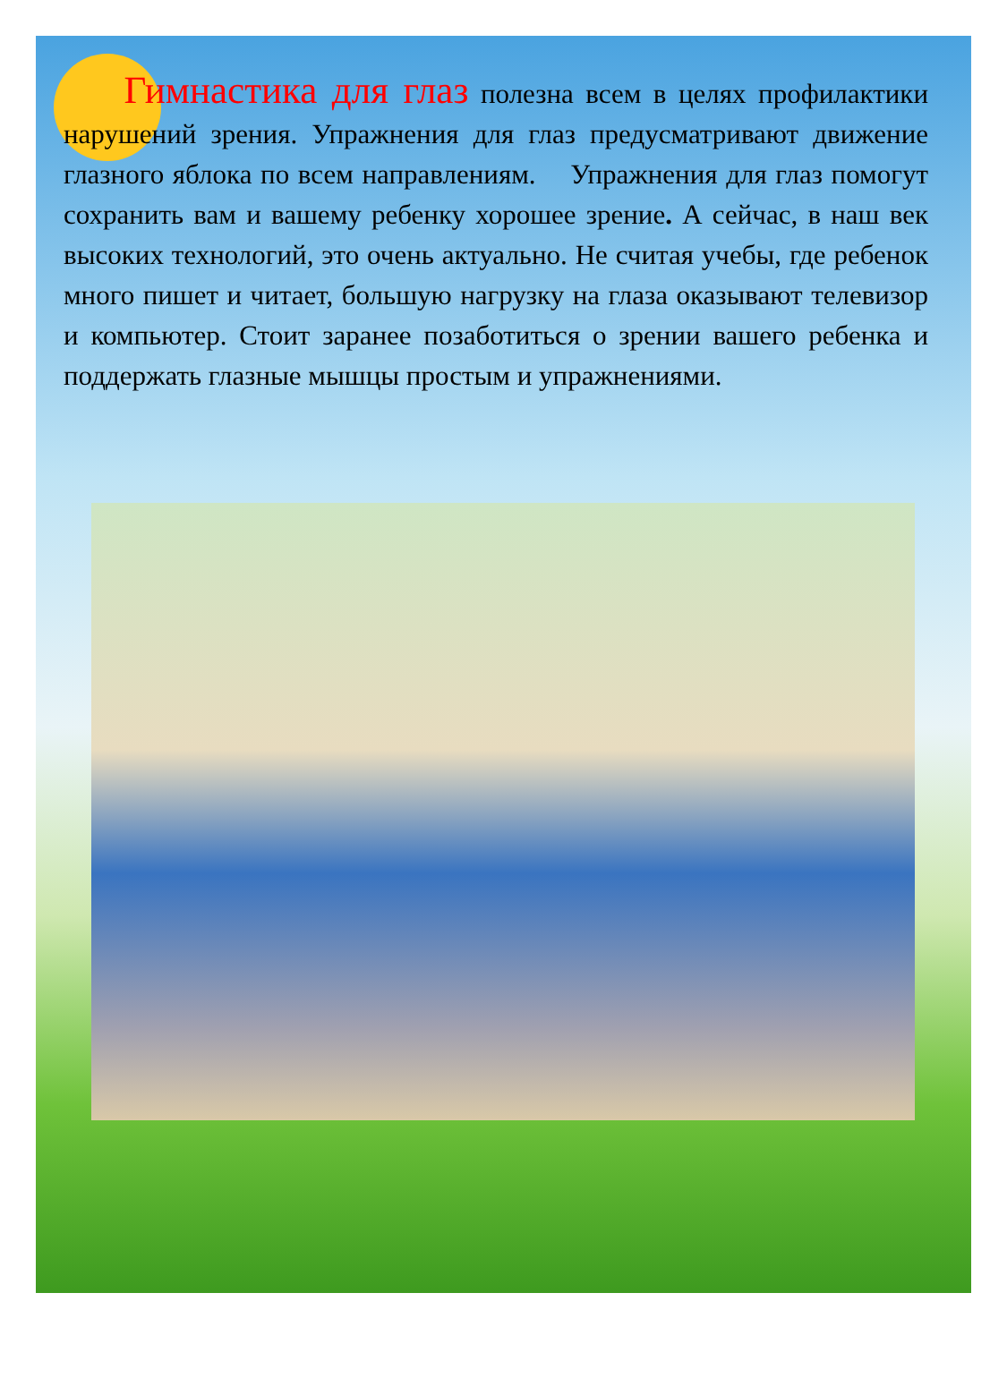Гимнастика для глаз полезна всем в целях профилактики нарушений зрения. Упражнения для глаз предусматривают движение глазного яблока по всем направлениям. Упражнения для глаз помогут сохранить вам и вашему ребенку хорошее зрение. А сейчас, в наш век высоких технологий, это очень актуально. Не считая учебы, где ребенок много пишет и читает, большую нагрузку на глаза оказывают телевизор и компьютер. Стоит заранее позаботиться о зрении вашего ребенка и поддержать глазные мышцы простым и упражнениями.